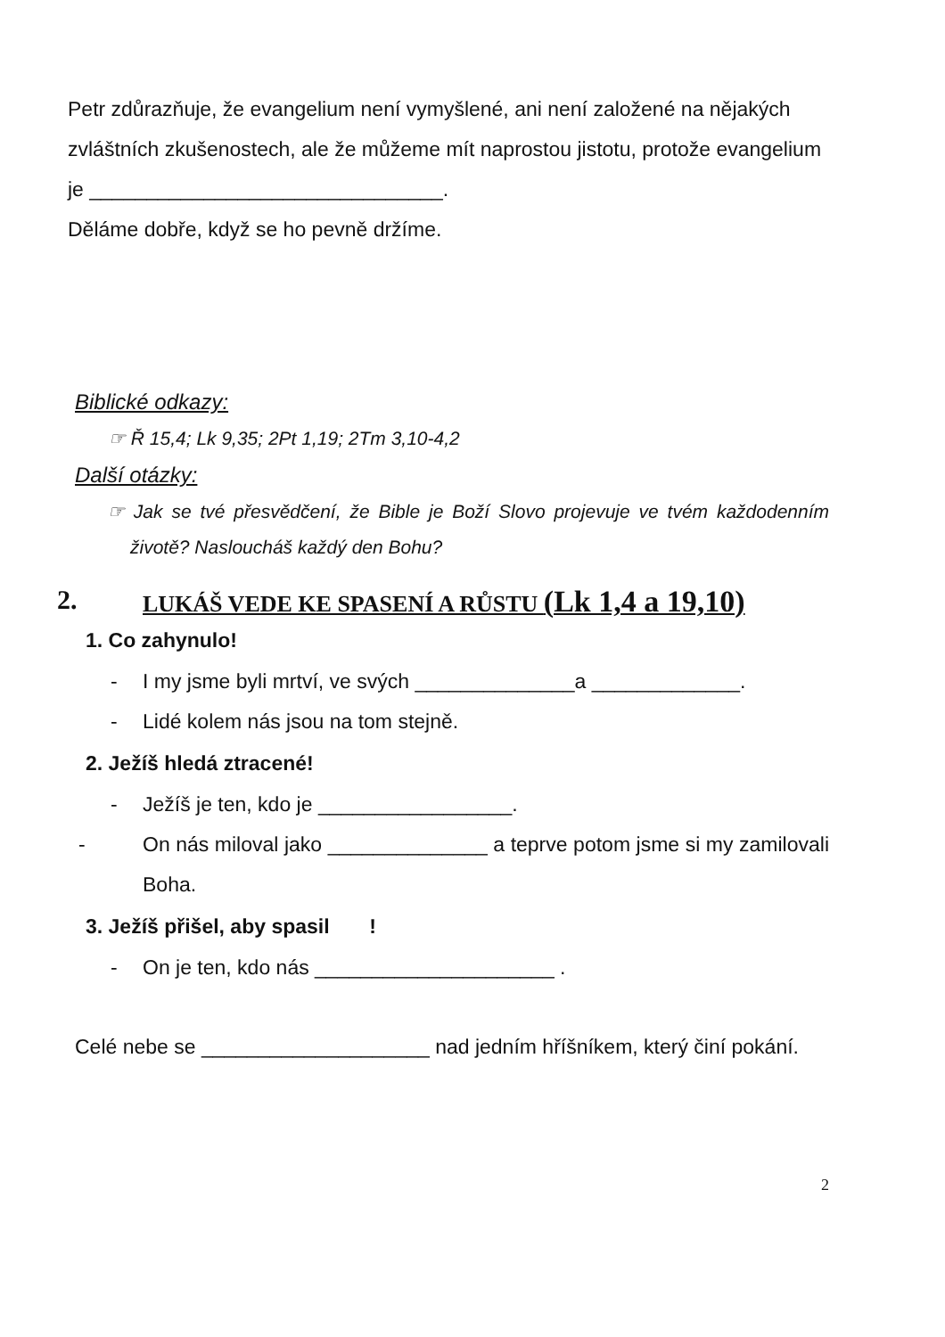Petr zdůrazňuje, že evangelium není vymyšlené, ani není založené na nějakých zvláštních zkušenostech, ale že můžeme mít naprostou jistotu, protože evangelium je _______________________________.
Děláme dobře, když se ho pevně držíme.
Biblické odkazy:
☞ Ř 15,4; Lk 9,35; 2Pt 1,19; 2Tm 3,10-4,2
Další otázky:
☞ Jak se tvé přesvědčení, že Bible je Boží Slovo projevuje ve tvém každodenním životě? Nasloucháš každý den Bohu?
2. LUKÁŠ VEDE KE SPASENÍ A RŮSTU (Lk 1,4 a 19,10)
1. Co zahynulo!
- I my jsme byli mrtví, ve svých ______________a _____________.
- Lidé kolem nás jsou na tom stejně.
2. Ježíš hledá ztracené!
- Ježíš je ten, kdo je _________________.
- On nás miloval jako ______________ a teprve potom jsme si my zamilovali Boha.
3. Ježíš přišel, aby spasil !
- On je ten, kdo nás _____________________ .
Celé nebe se ____________________ nad jedním hříšníkem, který činí pokání.
2